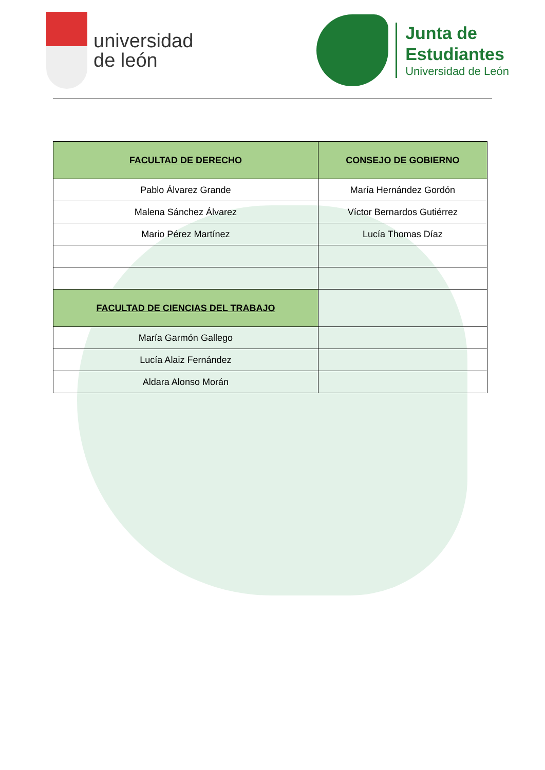universidad
de león
Junta de
Estudiantes
Universidad de León
| FACULTAD DE DERECHO | CONSEJO DE GOBIERNO |
| --- | --- |
| Pablo Álvarez Grande | María Hernández Gordón |
| Malena Sánchez Álvarez | Víctor Bernardos Gutiérrez |
| Mario Pérez Martínez | Lucía Thomas Díaz |
| FACULTAD DE CIENCIAS DEL TRABAJO | |
| María Garmón Gallego | |
| Lucía Alaiz Fernández | |
| Aldara Alonso Morán | |